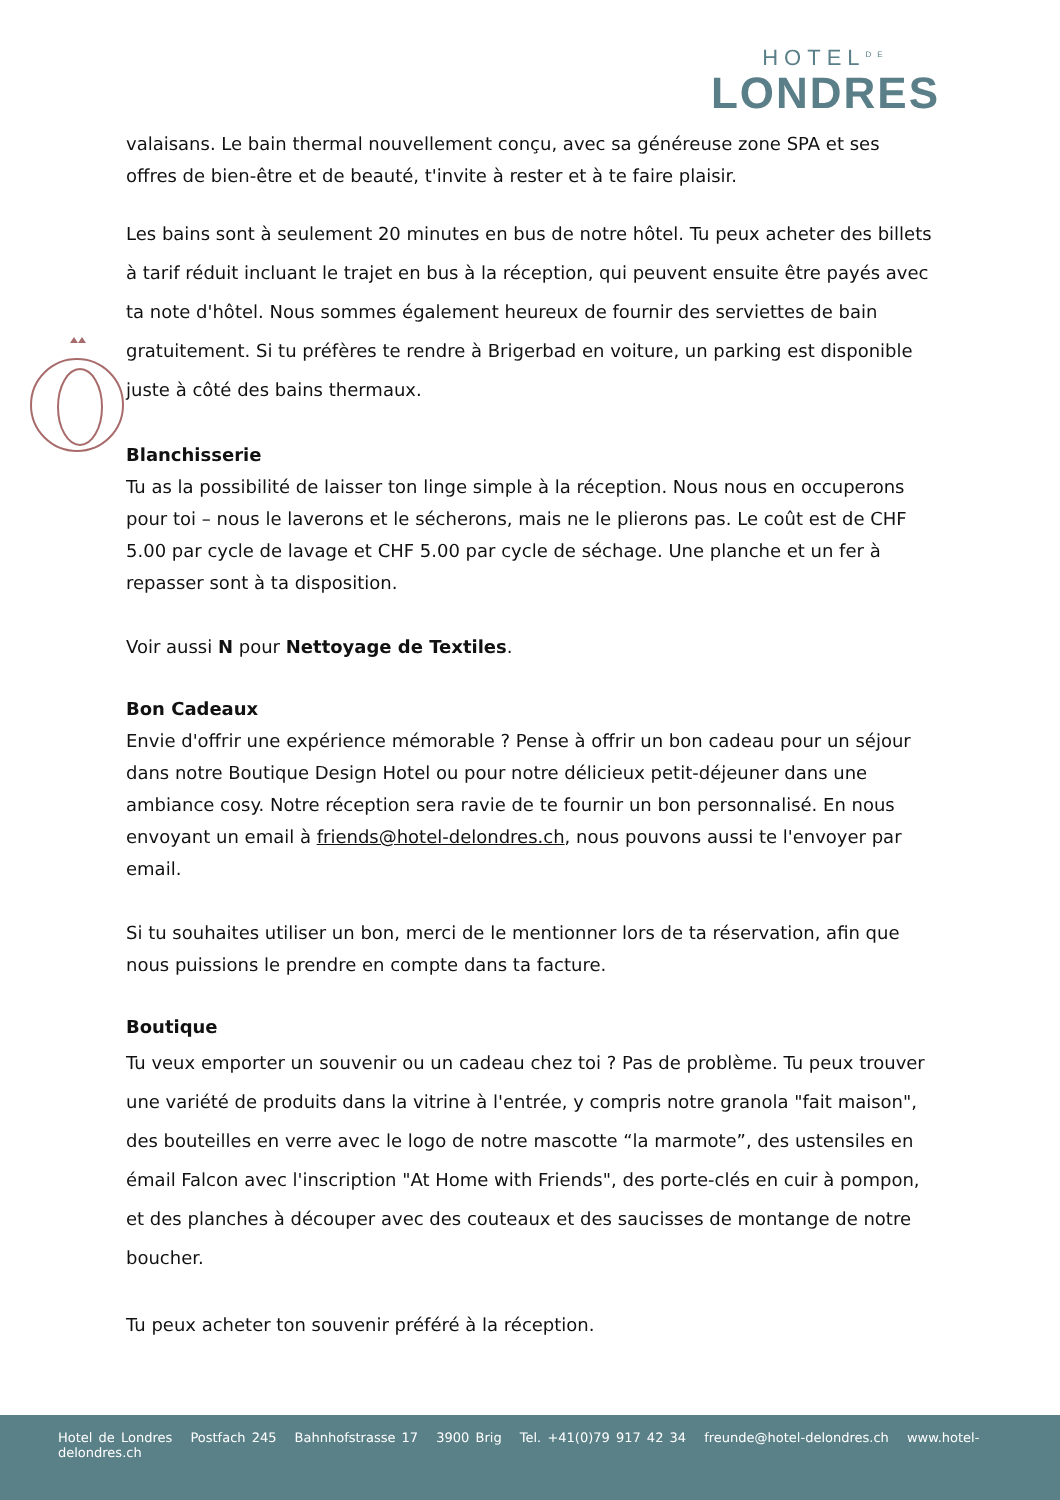HOTEL<sup>DE</sup>
LONDRES
valaisans. Le bain thermal nouvellement conçu, avec sa généreuse zone SPA et ses offres de bien-être et de beauté, t'invite à rester et à te faire plaisir.
Les bains sont à seulement 20 minutes en bus de notre hôtel. Tu peux acheter des billets à tarif réduit incluant le trajet en bus à la réception, qui peuvent ensuite être payés avec ta note d'hôtel. Nous sommes également heureux de fournir des serviettes de bain gratuitement. Si tu préfères te rendre à Brigerbad en voiture, un parking est disponible juste à côté des bains thermaux.
Blanchisserie
Tu as la possibilité de laisser ton linge simple à la réception. Nous nous en occuperons pour toi – nous le laverons et le sécherons, mais ne le plierons pas. Le coût est de CHF 5.00 par cycle de lavage et CHF 5.00 par cycle de séchage. Une planche et un fer à repasser sont à ta disposition.
Voir aussi N pour Nettoyage de Textiles.
Bon Cadeaux
Envie d'offrir une expérience mémorable ? Pense à offrir un bon cadeau pour un séjour dans notre Boutique Design Hotel ou pour notre délicieux petit-déjeuner dans une ambiance cosy. Notre réception sera ravie de te fournir un bon personnalisé. En nous envoyant un email à friends@hotel-delondres.ch, nous pouvons aussi te l'envoyer par email.
Si tu souhaites utiliser un bon, merci de le mentionner lors de ta réservation, afin que nous puissions le prendre en compte dans ta facture.
Boutique
Tu veux emporter un souvenir ou un cadeau chez toi ? Pas de problème. Tu peux trouver une variété de produits dans la vitrine à l'entrée, y compris notre granola "fait maison", des bouteilles en verre avec le logo de notre mascotte “la marmote”, des ustensiles en émail Falcon avec l'inscription "At Home with Friends", des porte-clés en cuir à pompon, et des planches à découper avec des couteaux et des saucisses de montange de notre boucher.
Tu peux acheter ton souvenir préféré à la réception.
Hotel de Londres Postfach 245 Bahnhofstrasse 17 3900 Brig Tel. +41(0)79 917 42 34 freunde@hotel-delondres.ch www.hotel-delondres.ch